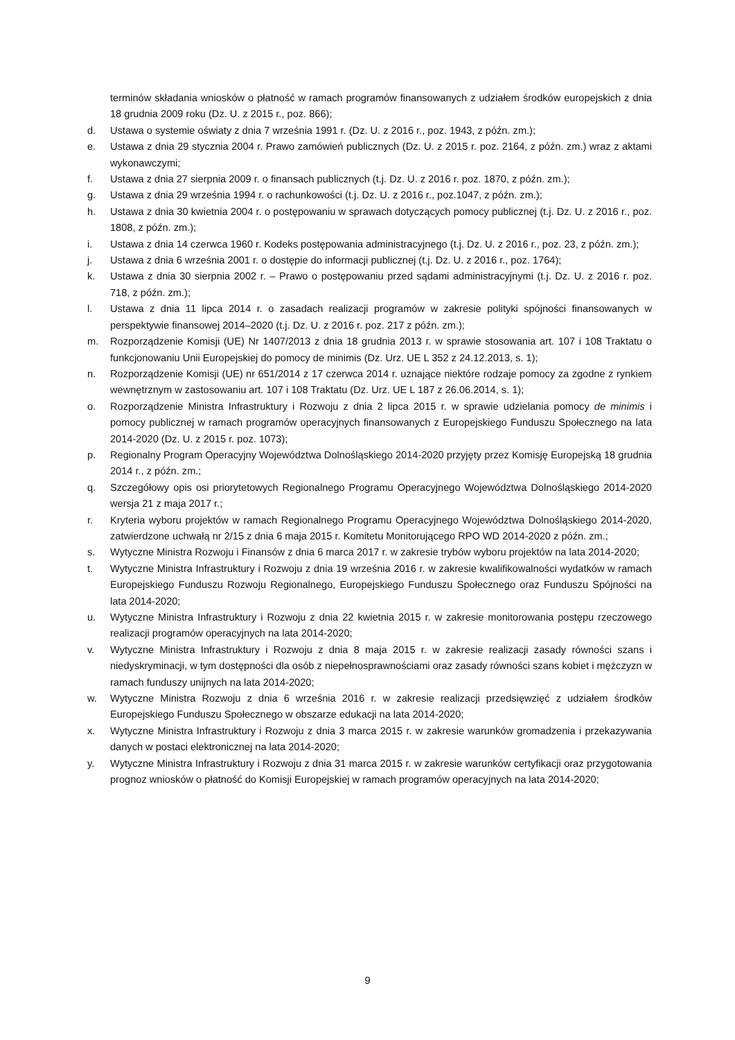terminów składania wniosków o płatność w ramach programów finansowanych z udziałem środków europejskich z dnia 18 grudnia 2009 roku (Dz. U. z 2015 r., poz. 866);
d. Ustawa o systemie oświaty z dnia 7 września 1991 r. (Dz. U. z 2016 r., poz. 1943, z późn. zm.);
e. Ustawa z dnia 29 stycznia 2004 r. Prawo zamówień publicznych (Dz. U. z 2015 r. poz. 2164, z późn. zm.) wraz z aktami wykonawczymi;
f. Ustawa z dnia 27 sierpnia 2009 r. o finansach publicznych (t.j. Dz. U. z 2016 r. poz. 1870, z późn. zm.);
g. Ustawa z dnia 29 września 1994 r. o rachunkowości (t.j. Dz. U. z 2016 r., poz.1047, z późn. zm.);
h. Ustawa z dnia 30 kwietnia 2004 r. o postępowaniu w sprawach dotyczących pomocy publicznej (t.j. Dz. U. z 2016 r., poz. 1808, z późn. zm.);
i. Ustawa z dnia 14 czerwca 1960 r. Kodeks postępowania administracyjnego (t.j. Dz. U. z 2016 r., poz. 23, z późn. zm.);
j. Ustawa z dnia 6 września 2001 r. o dostępie do informacji publicznej (t.j. Dz. U. z 2016 r., poz. 1764);
k. Ustawa z dnia 30 sierpnia 2002 r. – Prawo o postępowaniu przed sądami administracyjnymi (t.j. Dz. U. z 2016 r. poz. 718, z późn. zm.);
l. Ustawa z dnia 11 lipca 2014 r. o zasadach realizacji programów w zakresie polityki spójności finansowanych w perspektywie finansowej 2014–2020 (t.j. Dz. U. z 2016 r. poz. 217 z późn. zm.);
m. Rozporządzenie Komisji (UE) Nr 1407/2013 z dnia 18 grudnia 2013 r. w sprawie stosowania art. 107 i 108 Traktatu o funkcjonowaniu Unii Europejskiej do pomocy de minimis (Dz. Urz. UE L 352 z 24.12.2013, s. 1);
n. Rozporządzenie Komisji (UE) nr 651/2014 z 17 czerwca 2014 r. uznające niektóre rodzaje pomocy za zgodne z rynkiem wewnętrznym w zastosowaniu art. 107 i 108 Traktatu (Dz. Urz. UE L 187 z 26.06.2014, s. 1);
o. Rozporządzenie Ministra Infrastruktury i Rozwoju z dnia 2 lipca 2015 r. w sprawie udzielania pomocy de minimis i pomocy publicznej w ramach programów operacyjnych finansowanych z Europejskiego Funduszu Społecznego na lata 2014-2020 (Dz. U. z 2015 r. poz. 1073);
p. Regionalny Program Operacyjny Województwa Dolnośląskiego 2014-2020 przyjęty przez Komisję Europejską 18 grudnia 2014 r., z późn. zm.;
q. Szczegółowy opis osi priorytetowych Regionalnego Programu Operacyjnego Województwa Dolnośląskiego 2014-2020 wersja 21 z maja 2017 r.;
r. Kryteria wyboru projektów w ramach Regionalnego Programu Operacyjnego Województwa Dolnośląskiego 2014-2020, zatwierdzone uchwałą nr 2/15 z dnia 6 maja 2015 r. Komitetu Monitorującego RPO WD 2014-2020 z późn. zm.;
s. Wytyczne Ministra Rozwoju i Finansów z dnia 6 marca 2017 r. w zakresie trybów wyboru projektów na lata 2014-2020;
t. Wytyczne Ministra Infrastruktury i Rozwoju z dnia 19 września 2016 r. w zakresie kwalifikowalności wydatków w ramach Europejskiego Funduszu Rozwoju Regionalnego, Europejskiego Funduszu Społecznego oraz Funduszu Spójności na lata 2014-2020;
u. Wytyczne Ministra Infrastruktury i Rozwoju z dnia 22 kwietnia 2015 r. w zakresie monitorowania postępu rzeczowego realizacji programów operacyjnych na lata 2014-2020;
v. Wytyczne Ministra Infrastruktury i Rozwoju z dnia 8 maja 2015 r. w zakresie realizacji zasady równości szans i niedyskryminacji, w tym dostępności dla osób z niepełnosprawnościami oraz zasady równości szans kobiet i mężczyzn w ramach funduszy unijnych na lata 2014-2020;
w. Wytyczne Ministra Rozwoju z dnia 6 września 2016 r. w zakresie realizacji przedsięwzięć z udziałem środków Europejskiego Funduszu Społecznego w obszarze edukacji na lata 2014-2020;
x. Wytyczne Ministra Infrastruktury i Rozwoju z dnia 3 marca 2015 r. w zakresie warunków gromadzenia i przekazywania danych w postaci elektronicznej na lata 2014-2020;
y. Wytyczne Ministra Infrastruktury i Rozwoju z dnia 31 marca 2015 r. w zakresie warunków certyfikacji oraz przygotowania prognoz wniosków o płatność do Komisji Europejskiej w ramach programów operacyjnych na lata 2014-2020;
9